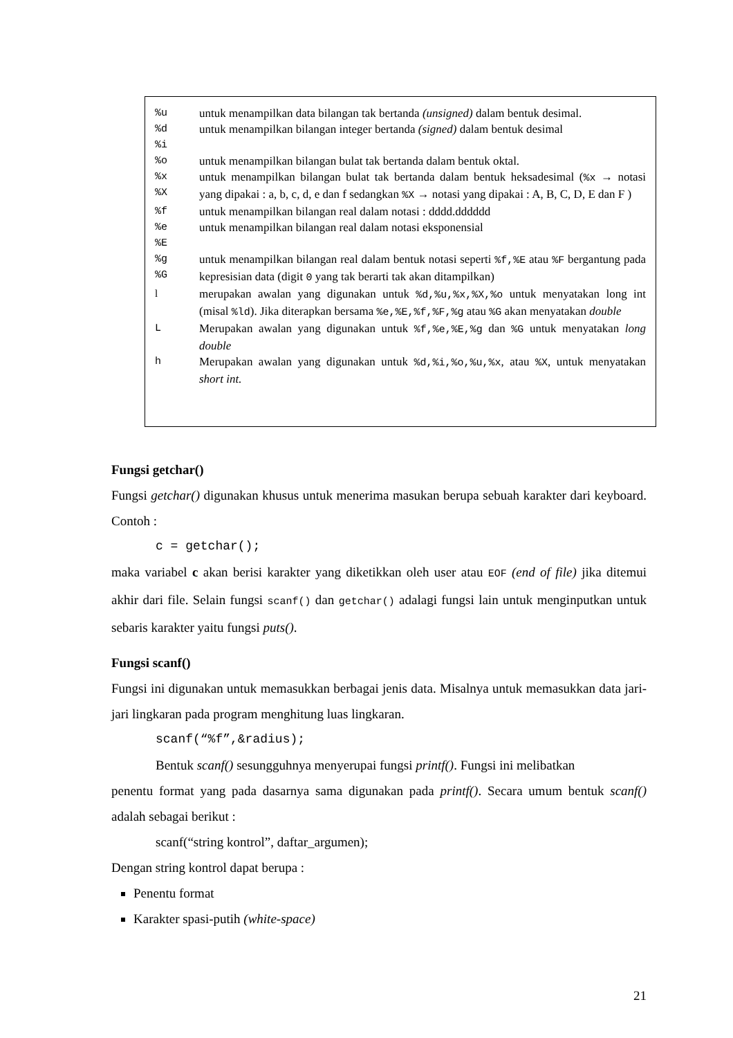| %u | untuk menampilkan data bilangan tak bertanda (unsigned) dalam bentuk desimal. |
| %d %i | untuk menampilkan bilangan integer bertanda (signed) dalam bentuk desimal |
| %o | untuk menampilkan bilangan bulat tak bertanda dalam bentuk oktal. |
| %x %X | untuk menampilkan bilangan bulat tak bertanda dalam bentuk heksadesimal ( %x → notasi yang dipakai : a, b, c, d, e dan f sedangkan %X → notasi yang dipakai : A, B, C, D, E dan F ) |
| %f | untuk menampilkan bilangan real dalam notasi : dddd.dddddd |
| %e %E | untuk menampilkan bilangan real dalam notasi eksponensial |
| %g %G | untuk menampilkan bilangan real dalam bentuk notasi seperti %f,%E atau %F bergantung pada kepresisian data (digit 0 yang tak berarti tak akan ditampilkan) |
| l | merupakan awalan yang digunakan untuk %d,%u,%x,%X,%o untuk menyatakan long int (misal %ld ). Jika diterapkan bersama %e,%E,%f,%F,%g atau %G akan menyatakan double |
| L | Merupakan awalan yang digunakan untuk %f,%e,%E,%g dan %G untuk menyatakan long double |
| h | Merupakan awalan yang digunakan untuk %d,%i,%o,%u,%x , atau %X , untuk menyatakan short int. |
Fungsi getchar()
Fungsi getchar() digunakan khusus untuk menerima masukan berupa sebuah karakter dari keyboard. Contoh :
c = getchar();
maka variabel c akan berisi karakter yang diketikkan oleh user atau EOF (end of file) jika ditemui akhir dari file. Selain fungsi scanf() dan getchar() adalagi fungsi lain untuk menginputkan untuk sebaris karakter yaitu fungsi puts().
Fungsi scanf()
Fungsi ini digunakan untuk memasukkan berbagai jenis data. Misalnya untuk memasukkan data jari-jari lingkaran pada program menghitung luas lingkaran.
scanf(“%f”,&radius);
Bentuk scanf() sesungguhnya menyerupai fungsi printf(). Fungsi ini melibatkan
penentu format yang pada dasarnya sama digunakan pada printf(). Secara umum bentuk scanf() adalah sebagai berikut :
scanf(“string kontrol”, daftar_argumen);
Dengan string kontrol dapat berupa :
Penentu format
Karakter spasi-putih (white-space)
21